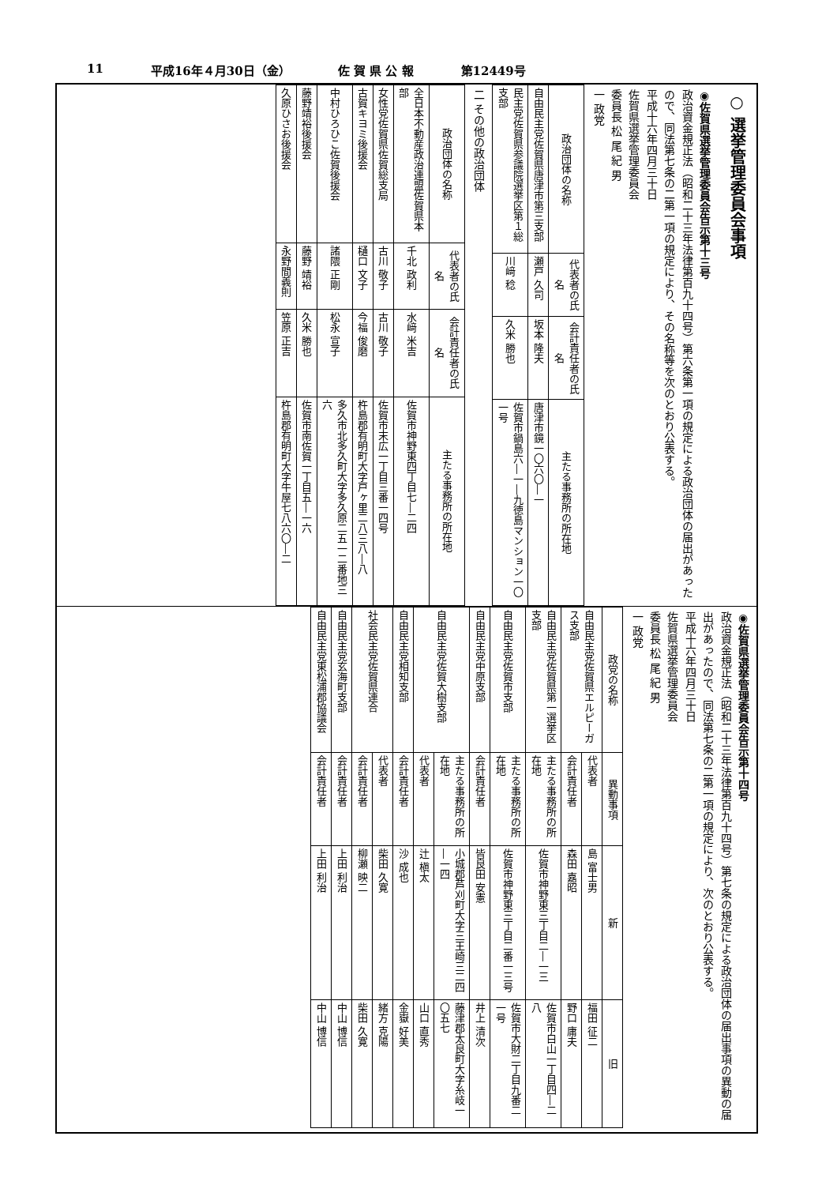11 平成16年４月30日（金） 佐 賀 県 公 報 第12449号
○ 選挙管理委員会事項
◉佐賀県選挙管理委員会告示第十三号
政治資金規正法（昭和二十三年法律第百九十四号）第六条第一項の規定による政治団体の届出があったので、同法第七条の二第一項の規定により、その名称等を次のとおり公表する。
平成十六年四月三十日
佐賀県選挙管理委員会
委員長 松 尾 紀 男
一 政党
| 政治団体の名称 | 代表者の氏名 | 会計責任者の氏名 | 主たる事務所の所在地 |
| --- | --- | --- | --- |
| 自由民主党佐賀県唐津市第三支部 | 瀬戸 久司 | 坂本 隆夫 | 唐津市鏡一〇六〇―一 |
| 民主党佐賀県参議院選挙区第１総支部 | 川﨑 稔 | 久米 勝也 | 佐賀市鍋島六―一―九徳島マンション一〇一号 |
二 その他の政治団体
| 政治団体の名称 | 代表者の氏名 | 会計責任者の氏名 | 主たる事務所の所在地 |
| --- | --- | --- | --- |
| 全日本不動産政治連盟佐賀県本部 | 千北 政利 | 水﨑 米吉 | 佐賀市神野東四丁目七―二四 |
| 女性党佐賀県佐賀総支局 | 古川 敬子 | 古川 敬子 | 佐賀市末広一丁目三番一四号 |
| 古賀キヨミ後援会 | 樋口 文子 | 今福 俊磨 | 杵島郡有明町大字戸ヶ里二八三八―八 |
| 中村ひろひこ佐賀後援会 | 諸隈 正剛 | 松永 宣子 | 多久市北多久町大字多久原二五一二番地三六 |
| 藤野靖裕後援会 | 藤野 靖裕 | 久米 勝也 | 佐賀市南佐賀一丁目五―一六 |
| 久原ひさお後援会 | 永野間義則 | 笠原 正吉 | 杵島郡有明町大字牛屋七八六〇―二 |
◉佐賀県選挙管理委員会告示第十四号
政治資金規正法（昭和二十三年法律第百九十四号）第七条の規定による政治団体の届出事項の異動の届出があったので、同法第七条の二第一項の規定により、次のとおり公表する。
平成十六年四月三十日
佐賀県選挙管理委員会
委員長 松 尾 紀 男
一 政党
| 政党の名称 | 異動事項 | 新 | 旧 |
| --- | --- | --- | --- |
| 自由民主党佐賀県エルピーガス支部 | 代表者 | 島 富士男 | 福田 征二 |
| | 会計責任者 | 森田 嘉昭 | 野口 庸夫 |
| 自由民主党佐賀県第一選挙区支部 | 主たる事務所の所在地 | 佐賀市神野東三丁目二―一三 | 佐賀市白山一丁目四―二八 |
| 自由民主党佐賀市支部 | 主たる事務所の所在地 | 佐賀市神野東三丁目二番一三号 | 佐賀市大財二丁目九番二一号 |
| 自由民主党中原支部 | 会計責任者 | 皆良田 安憲 | 井上 清次 |
| 自由民主党佐賀大樹支部 | 主たる事務所の所在地 | 小城郡芦刈町大字三王崎三二四―一四 | 藤津郡太良町大字糸岐一〇五七 |
| | 代表者 | 辻 槇太 | 山口 直秀 |
| 自由民主党相知支部 | 会計責任者 | 沙 成也 | 金嶽 好美 |
| 社会民主党佐賀県連合 | 代表者 | 柴田 久寛 | 緒方 克陽 |
| | 会計責任者 | 柳瀬 映二 | 柴田 久寛 |
| 自由民主党玄海町支部 | 会計責任者 | 上田 利治 | 中山 博信 |
| 自由民主党東松浦郡協議会 | 会計責任者 | 上田 利治 | 中山 博信 |